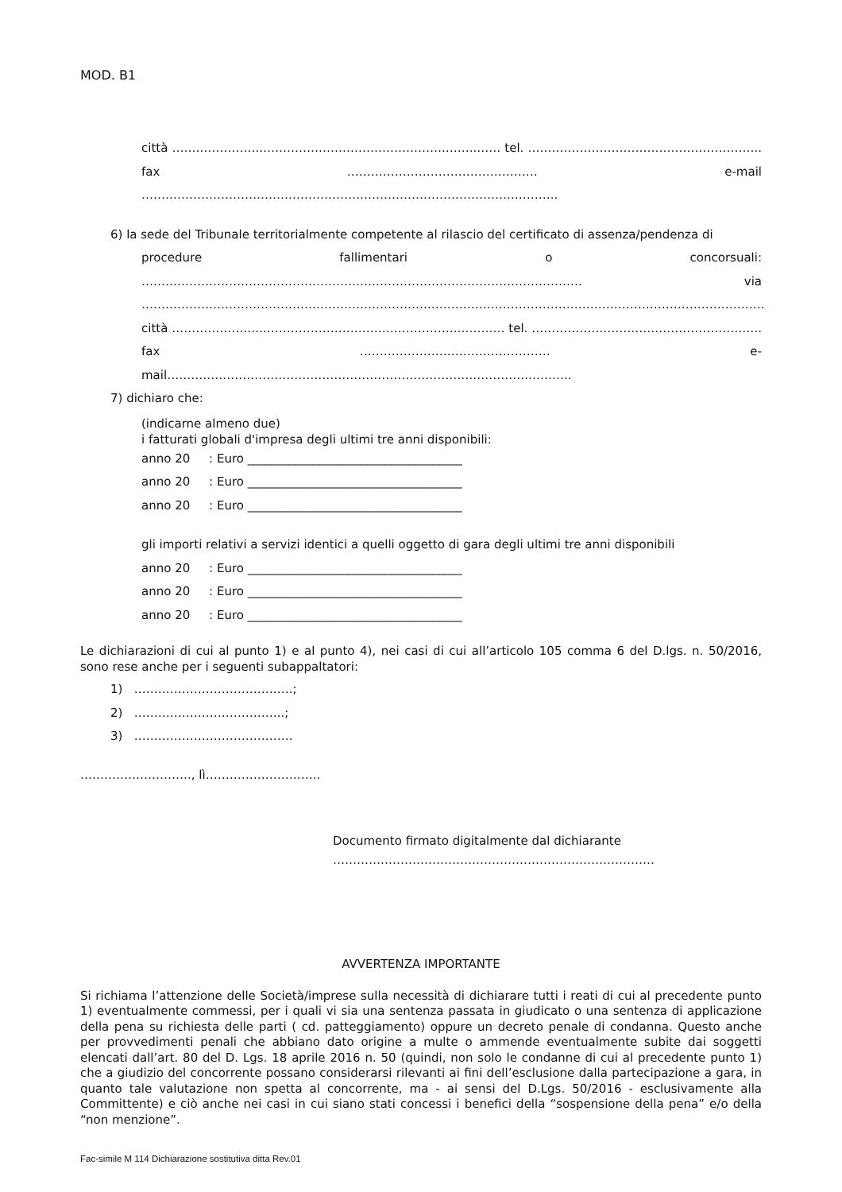MOD. B1
città …………………..……………………………………….……..…… tel. ………………………………………………….. fax ………………………………………… e-mail ………………………………………………………………………………….………..
6) la sede del Tribunale territorialmente competente al rilascio del certificato di assenza/pendenza di
procedure fallimentari o concorsuali: ………………………………………………………………………………………………… via ……………………………………………………………….…………………………………………………………………………città …………………..………………………………………….………… tel. …………………………………………………. fax ………………………………………… e-mail……………………………………………………………………………….………..
7) dichiaro che:
(indicarne almeno due)
i fatturati globali d'impresa degli ultimi tre anni disponibili:
anno 20 : Euro ____________________________________
anno 20 : Euro ____________________________________
anno 20 : Euro ____________________________________
gli importi relativi a servizi identici a quelli oggetto di gara degli ultimi tre anni disponibili
anno 20 : Euro ____________________________________
anno 20 : Euro ____________________________________
anno 20 : Euro ____________________________________
Le dichiarazioni di cui al punto 1) e al punto 4), nei casi di cui all’articolo 105 comma 6 del D.lgs. n. 50/2016, sono rese anche per i seguenti subappaltatori:
1) ………………………………….;
2) ………………………………..;
3) ………………………………….
………………………., lì………………………..
Documento firmato digitalmente dal dichiarante
………………………………………………………………………
AVVERTENZA IMPORTANTE
Si richiama l’attenzione delle Società/imprese sulla necessità di dichiarare tutti i reati di cui al precedente punto 1) eventualmente commessi, per i quali vi sia una sentenza passata in giudicato o una sentenza di applicazione della pena su richiesta delle parti ( cd. patteggiamento) oppure un decreto penale di condanna. Questo anche per provvedimenti penali che abbiano dato origine a multe o ammende eventualmente subite dai soggetti elencati dall’art. 80 del D. Lgs. 18 aprile 2016 n. 50 (quindi, non solo le condanne di cui al precedente punto 1) che a giudizio del concorrente possano considerarsi rilevanti ai fini dell’esclusione dalla partecipazione a gara, in quanto tale valutazione non spetta al concorrente, ma - ai sensi del D.Lgs. 50/2016 - esclusivamente alla Committente) e ciò anche nei casi in cui siano stati concessi i benefici della “sospensione della pena” e/o della “non menzione”.
Fac-simile M 114 Dichiarazione sostitutiva ditta Rev.01